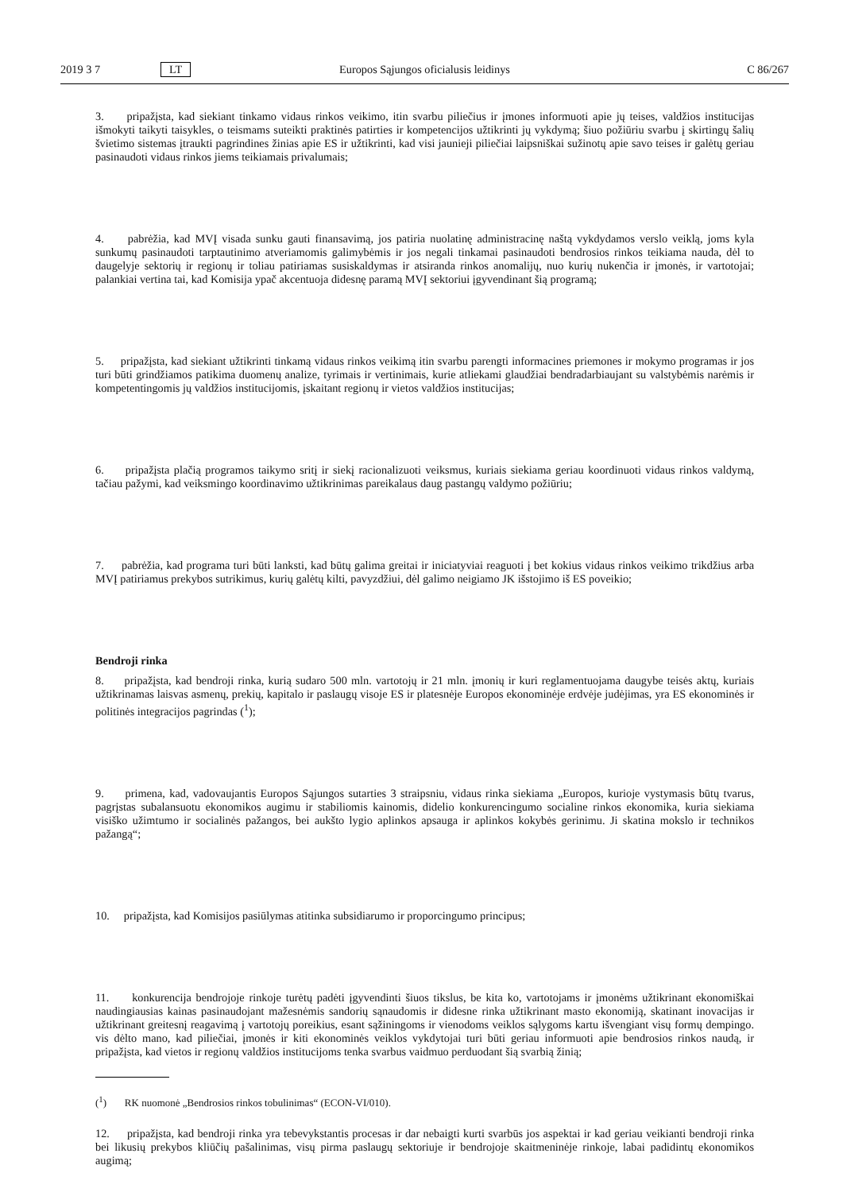2019 3 7 LT Europos Sąjungos oficialusis leidinys C 86/267
3. pripažįsta, kad siekiant tinkamo vidaus rinkos veikimo, itin svarbu piliečius ir įmones informuoti apie jų teises, valdžios institucijas išmokyti taikyti taisykles, o teismams suteikti praktinės patirties ir kompetencijos užtikrinti jų vykdymą; šiuo požiūriu svarbu į skirtingų šalių švietimo sistemas įtraukti pagrindines žinias apie ES ir užtikrinti, kad visi jaunieji piliečiai laipsniškai sužinotų apie savo teises ir galėtų geriau pasinaudoti vidaus rinkos jiems teikiamais privalumais;
4. pabrėžia, kad MVĮ visada sunku gauti finansavimą, jos patiria nuolatinę administracinę naštą vykdydamos verslo veiklą, joms kyla sunkumų pasinaudoti tarptautinimo atveriamomis galimybėmis ir jos negali tinkamai pasinaudoti bendrosios rinkos teikiama nauda, dėl to daugelyje sektorių ir regionų ir toliau patiriamas susiskaldymas ir atsiranda rinkos anomalijų, nuo kurių nukenčia ir įmonės, ir vartotojai; palankiai vertina tai, kad Komisija ypač akcentuoja didesnę paramą MVĮ sektoriui įgyvendinant šią programą;
5. pripažįsta, kad siekiant užtikrinti tinkamą vidaus rinkos veikimą itin svarbu parengti informacines priemones ir mokymo programas ir jos turi būti grindžiamos patikima duomenų analize, tyrimais ir vertinimais, kurie atliekami glaudžiai bendradarbiaujant su valstybėmis narėmis ir kompetentingomis jų valdžios institucijomis, įskaitant regionų ir vietos valdžios institucijas;
6. pripažįsta plačią programos taikymo sritį ir siekį racionalizuoti veiksmus, kuriais siekiama geriau koordinuoti vidaus rinkos valdymą, tačiau pažymi, kad veiksmingo koordinavimo užtikrinimas pareikalaus daug pastangų valdymo požiūriu;
7. pabrėžia, kad programa turi būti lanksti, kad būtų galima greitai ir iniciatyviai reaguoti į bet kokius vidaus rinkos veikimo trikdžius arba MVĮ patiriamus prekybos sutrikimus, kurių galėtų kilti, pavyzdžiui, dėl galimo neigiamo JK išstojimo iš ES poveikio;
Bendroji rinka
8. pripažįsta, kad bendroji rinka, kurią sudaro 500 mln. vartotojų ir 21 mln. įmonių ir kuri reglamentuojama daugybe teisės aktų, kuriais užtikrinamas laisvas asmenų, prekių, kapitalo ir paslaugų visoje ES ir platesnėje Europos ekonominėje erdvėje judėjimas, yra ES ekonominės ir politinės integracijos pagrindas (<sup>1</sup>);
9. primena, kad, vadovaujantis Europos Sąjungos sutarties 3 straipsniu, vidaus rinka siekiama „Europos, kurioje vystymasis būtų tvarus, pagrįstas subalansuotu ekonomikos augimu ir stabiliomis kainomis, didelio konkurencingumo socialine rinkos ekonomika, kuria siekiama visiško užimtumo ir socialinės pažangos, bei aukšto lygio aplinkos apsauga ir aplinkos kokybės gerinimu. Ji skatina mokslo ir technikos pažangą“;
10. pripažįsta, kad Komisijos pasiūlymas atitinka subsidiarumo ir proporcingumo principus;
11. konkurencija bendrojoje rinkoje turėtų padėti įgyvendinti šiuos tikslus, be kita ko, vartotojams ir įmonėms užtikrinant ekonomiškai naudingiausias kainas pasinaudojant mažesnėmis sandorių sąnaudomis ir didesne rinka užtikrinant masto ekonomiją, skatinant inovacijas ir užtikrinant greitesnį reagavimą į vartotojų poreikius, esant sąžiningoms ir vienodoms veiklos sąlygoms kartu išvengiant visų formų dempingo. vis dėlto mano, kad piliečiai, įmonės ir kiti ekonominės veiklos vykdytojai turi būti geriau informuoti apie bendrosios rinkos naudą, ir pripažįsta, kad vietos ir regionų valdžios institucijoms tenka svarbus vaidmuo perduodant šią svarbią žinią;
12. pripažįsta, kad bendroji rinka yra tebevykstantis procesas ir dar nebaigti kurti svarbūs jos aspektai ir kad geriau veikianti bendroji rinka bei likusių prekybos kliūčių pašalinimas, visų pirma paslaugų sektoriuje ir bendrojoje skaitmeninėje rinkoje, labai padidintų ekonomikos augimą;
(<sup>1</sup>) RK nuomonė „Bendrosios rinkos tobulinimas“ (ECON-VI/010).